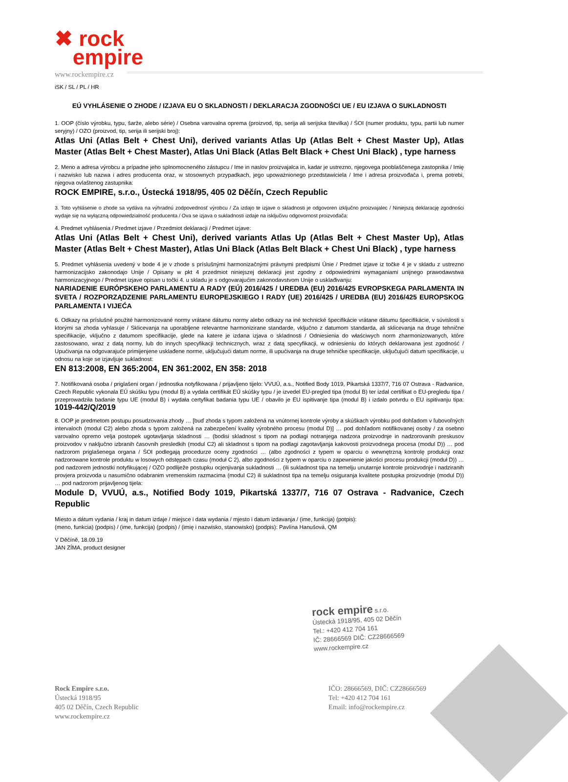✖ rock
empire
www.rockempire.cz
iSK / SL / PL / HR
EÚ VYHLÁSENIE O ZHODE / IZJAVA EU O SKLADNOSTI / DEKLARACJA ZGODNOŚCI UE / EU IZJAVA O SUKLADNOSTI
1. OOP (číslo výrobku, typu, šarže, alebo série) / Osebna varovalna oprema (proizvod, tip, serija ali serijska številka) / ŚOI (numer produktu, typu, partii lub numer seryjny) / OZO (proizvod, tip, serija ili serijski broj):
Atlas Uni (Atlas Belt + Chest Uni), derived variants Atlas Up (Atlas Belt + Chest Master Up), Atlas Master (Atlas Belt + Chest Master), Atlas Uni Black (Atlas Belt Black + Chest Uni Black) , type harness
2. Meno a adresa výrobcu a prípadne jeho splnomocneného zástupcu / Ime in naslov proizvajalca in, kadar je ustrezno, njegovega pooblaščenega zastopnika / Imię i nazwisko lub nazwa i adres producenta oraz, w stosownych przypadkach, jego upoważnionego przedstawiciela / Ime i adresa proizvođača i, prema potrebi, njegova ovlaštenog zastupnika:
ROCK EMPIRE, s.r.o., Ústecká 1918/95, 405 02 Děčín, Czech Republic
3. Toto vyhlásenie o zhode sa vydáva na výhradnú zodpovednosť výrobcu / Za izdajo te izjave o skladnosti je odgovoren izključno proizvajalec / Niniejszą deklarację zgodności wydaje się na wyłączną odpowiedzialność producenta / Ova se izjava o sukladnosti izdaje na isključivu odgovornost proizvođača:
4. Predmet vyhlásenia / Predmet izjave / Przedmiot deklaracji / Predmet izjave:
Atlas Uni (Atlas Belt + Chest Uni), derived variants Atlas Up (Atlas Belt + Chest Master Up), Atlas Master (Atlas Belt + Chest Master), Atlas Uni Black (Atlas Belt Black + Chest Uni Black) , type harness
5. Predmet vyhlásenia uvedený v bode 4 je v zhode s príslušnými harmonizačnými právnymi predpismi Únie / Predmet izjave iz točke 4 je v skladu z ustrezno harmonizacijsko zakonodajo Unije / Opisany w pkt 4 przedmiot niniejszej deklaracji jest zgodny z odpowiednimi wymaganiami unijnego prawodawstwa harmonizacyjnego / Predmet izjave opisan u točki 4. u skladu je s odgovarajućim zakonodavstvom Unije o usklađivanju:
NARIADENIE EURÓPSKEHO PARLAMENTU A RADY (EÚ) 2016/425 / UREDBA (EU) 2016/425 EVROPSKEGA PARLAMENTA IN SVETA / ROZPORZĄDZENIE PARLAMENTU EUROPEJSKIEGO I RADY (UE) 2016/425 / UREDBA (EU) 2016/425 EUROPSKOG PARLAMENTA I VIJEĆA
6. Odkazy na príslušné použité harmonizované normy vrátane dátumu normy alebo odkazy na iné technické špecifikácie vrátane dátumu špecifikácie, v súvislosti s ktorými sa zhoda vyhlasuje / Sklicevanja na uporabljene relevantne harmonizirane standarde, vključno z datumom standarda, ali sklicevanja na druge tehnične specifikacije, vključno z datumom specifikacije, glede na katere je izdana izjava o skladnosti / Odniesienia do właściwych norm zharmonizowanych, które zastosowano, wraz z datą normy, lub do innych specyfikacji technicznych, wraz z datą specyfikacji, w odniesieniu do których deklarowana jest zgodność / Upućivanja na odgovarajuće primijenjene usklađene norme, uključujući datum norme, ili upućivanja na druge tehničke specifikacije, uključujući datum specifikacije, u odnosu na koje se izjavljuje sukladnost:
EN 813:2008, EN 365:2004, EN 361:2002, EN 358: 2018
7. Notifikovaná osoba / priglašeni organ / jednostka notyfikowana / prijavljeno tijelo: VVUÚ, a.s., Notified Body 1019, Pikartská 1337/7, 716 07 Ostrava - Radvanice, Czech Republic vykonala EÚ skúšku typu (modul B) a vydala certifikát EÚ skúšky typu / je izvedel EU-pregled tipa (modul B) ter izdal certifikat o EU-pregledu tipa / przeprowadziła badanie typu UE (moduł B) i wydała certyfikat badania typu UE / obavilo je EU ispitivanje tipa (modul B) i izdalo potvrdu o EU ispitivanju tipa: 1019-442/Q/2019
8. OOP je predmetom postupu posudzovania zhody … [buď zhoda s typom založená na vnútornej kontrole výroby a skúškach výrobku pod dohľadom v ľubovoľných intervaloch (modul C2) alebo zhoda s typom založená na zabezpečení kvality výrobného procesu (modul D)] … pod dohľadom notifikovanej osoby / za osebno varovalno opremo velja postopek ugotavljanja skladnosti … (bodisi skladnost s tipom na podlagi notranjega nadzora proizvodnje in nadzorovanih preskusov proizvodov v naključno izbranih časovnih presledkih (modul C2) ali skladnost s tipom na podlagi zagotavljanja kakovosti proizvodnega procesa (modul D)) … pod nadzorom priglašenega organa / ŚOI podlegają procedurze oceny zgodności … (albo zgodności z typem w oparciu o wewnętrzną kontrolę produkcji oraz nadzorowane kontrole produktu w losowych odstępach czasu (moduł C 2), albo zgodności z typem w oparciu o zapewnienie jakości procesu produkcji (moduł D)) … pod nadzorem jednostki notyfikującej / OZO podliježe postupku ocjenjivanja sukladnosti … (ili sukladnost tipa na temelju unutarnje kontrole proizvodnje i nadziranih provjera proizvoda u nasumično odabranim vremenskim razmacima (modul C2) ili sukladnost tipa na temelju osiguranja kvalitete postupka proizvodnje (modul D)) … pod nadzorom prijavljenog tijela:
Module D, VVUÚ, a.s., Notified Body 1019, Pikartská 1337/7, 716 07 Ostrava - Radvanice, Czech Republic
Miesto a dátum vydania / kraj in datum izdaje / miejsce i data wydania / mjesto i datum izdavanja / (ime, funkcija) (potpis):
(meno, funkcia) (podpis) / (ime, funkcija) (podpis) / (imię i nazwisko, stanowisko) (podpis): Pavlína Hanušová, QM
V Děčíně, 18.09.19
JAN ZÍMA, product designer
rock empire s.r.o.
Ústecká 1918/95, 405 02 Děčín
Tel.: +420 412 704 161
IČ: 28666569 DIČ: CZ28666569
www.rockempire.cz
Rock Empire s.r.o.
Ústecká 1918/95
405 02 Děčín, Czech Republic
www.rockempire.cz
IČO: 28666569, DIČ: CZ28666569
Tel: +420 412 704 161
Email: info@rockempire.cz